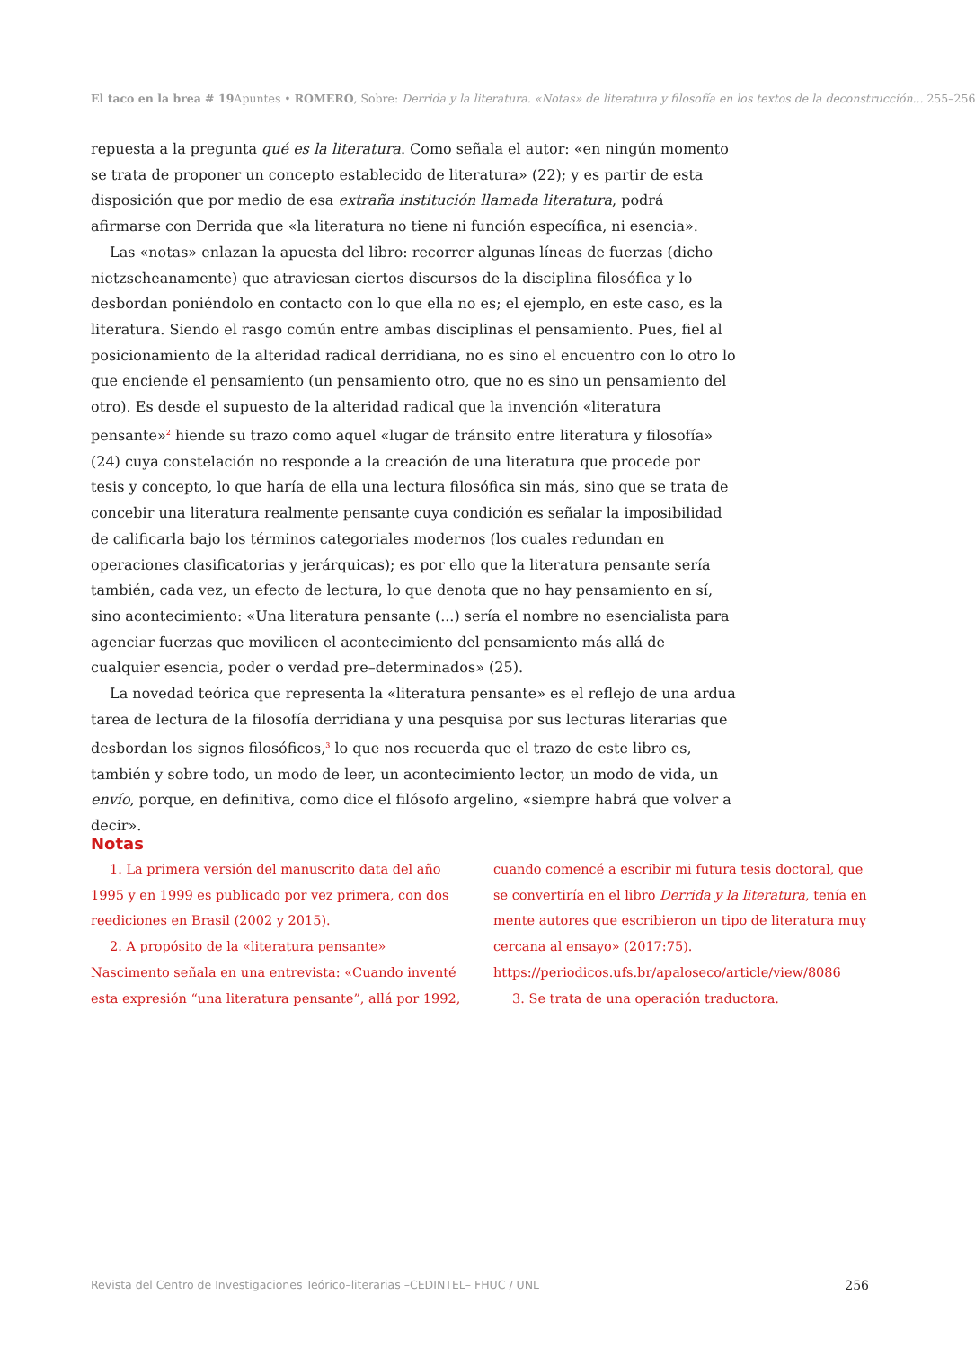El taco en la brea # 19 Apuntes • ROMERO, Sobre: Derrida y la literatura. «Notas» de literatura y filosofía en los textos de la deconstrucción... 255–256
repuesta a la pregunta qué es la literatura. Como señala el autor: «en ningún momento se trata de proponer un concepto establecido de literatura» (22); y es partir de esta disposición que por medio de esa extraña institución llamada literatura, podrá afirmarse con Derrida que «la literatura no tiene ni función específica, ni esencia».
Las «notas» enlazan la apuesta del libro: recorrer algunas líneas de fuerzas (dicho nietzscheanamente) que atraviesan ciertos discursos de la disciplina filosófica y lo desbordan poniéndolo en contacto con lo que ella no es; el ejemplo, en este caso, es la literatura. Siendo el rasgo común entre ambas disciplinas el pensamiento. Pues, fiel al posicionamiento de la alteridad radical derridiana, no es sino el encuentro con lo otro lo que enciende el pensamiento (un pensamiento otro, que no es sino un pensamiento del otro). Es desde el supuesto de la alteridad radical que la invención «literatura pensante»<sup>2</sup> hiende su trazo como aquel «lugar de tránsito entre literatura y filosofía» (24) cuya constelación no responde a la creación de una literatura que procede por tesis y concepto, lo que haría de ella una lectura filosófica sin más, sino que se trata de concebir una literatura realmente pensante cuya condición es señalar la imposibilidad de calificarla bajo los términos categoriales modernos (los cuales redundan en operaciones clasificatorias y jerárquicas); es por ello que la literatura pensante sería también, cada vez, un efecto de lectura, lo que denota que no hay pensamiento en sí, sino acontecimiento: «Una literatura pensante (...) sería el nombre no esencialista para agenciar fuerzas que movilicen el acontecimiento del pensamiento más allá de cualquier esencia, poder o verdad pre–determinados» (25).
La novedad teórica que representa la «literatura pensante» es el reflejo de una ardua tarea de lectura de la filosofía derridiana y una pesquisa por sus lecturas literarias que desbordan los signos filosóficos,<sup>3</sup> lo que nos recuerda que el trazo de este libro es, también y sobre todo, un modo de leer, un acontecimiento lector, un modo de vida, un envío, porque, en definitiva, como dice el filósofo argelino, «siempre habrá que volver a decir».
Notas
1. La primera versión del manuscrito data del año 1995 y en 1999 es publicado por vez primera, con dos reediciones en Brasil (2002 y 2015).
2. A propósito de la «literatura pensante» Nascimento señala en una entrevista: «Cuando inventé esta expresión “una literatura pensante”, allá por 1992, cuando comencé a escribir mi futura tesis doctoral, que se convertiría en el libro Derrida y la literatura, tenía en mente autores que escribieron un tipo de literatura muy cercana al ensayo» (2017:75). https://periodicos.ufs.br/apaloseco/article/view/8086
3. Se trata de una operación traductora.
Revista del Centro de Investigaciones Teórico–literarias –CEDINTEL– FHUC / UNL 256